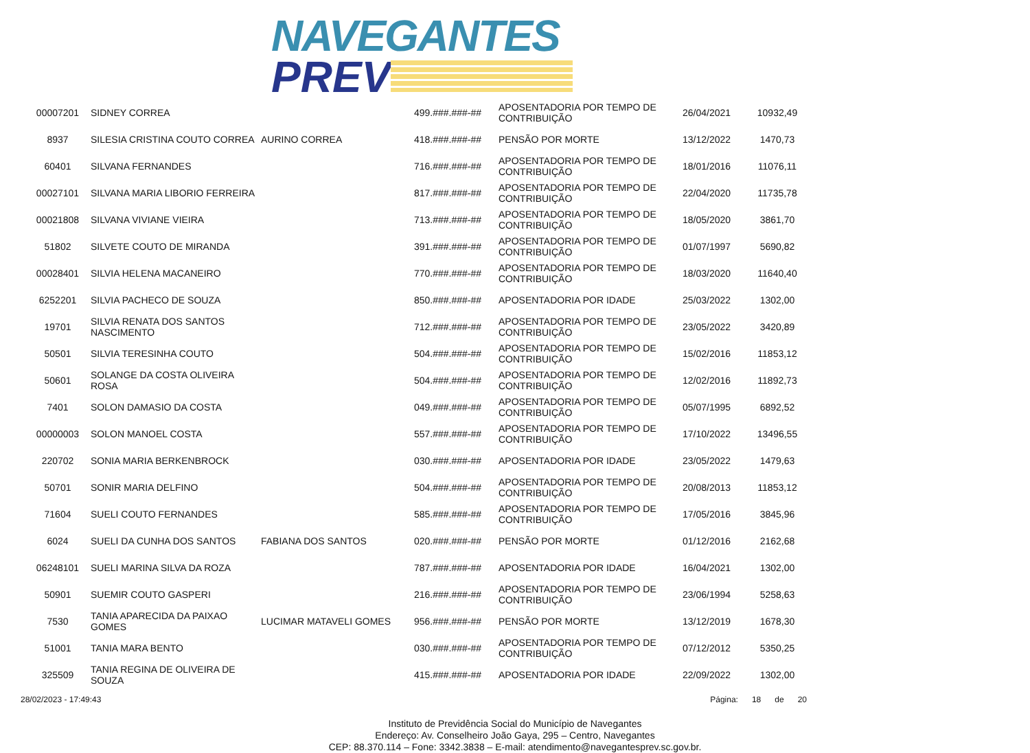NAVEGANTES
PREV
| 00007201 | SIDNEY CORREA | | 499.###.###-## | APOSENTADORIA POR TEMPO DE CONTRIBUIÇÃO | 26/04/2021 | 10932,49 |
| 8937 | SILESIA CRISTINA COUTO CORREA | AURINO CORREA | 418.###.###-## | PENSÃO POR MORTE | 13/12/2022 | 1470,73 |
| 60401 | SILVANA FERNANDES | | 716.###.###-## | APOSENTADORIA POR TEMPO DE CONTRIBUIÇÃO | 18/01/2016 | 11076,11 |
| 00027101 | SILVANA MARIA LIBORIO FERREIRA | | 817.###.###-## | APOSENTADORIA POR TEMPO DE CONTRIBUIÇÃO | 22/04/2020 | 11735,78 |
| 00021808 | SILVANA VIVIANE VIEIRA | | 713.###.###-## | APOSENTADORIA POR TEMPO DE CONTRIBUIÇÃO | 18/05/2020 | 3861,70 |
| 51802 | SILVETE COUTO DE MIRANDA | | 391.###.###-## | APOSENTADORIA POR TEMPO DE CONTRIBUIÇÃO | 01/07/1997 | 5690,82 |
| 00028401 | SILVIA HELENA MACANEIRO | | 770.###.###-## | APOSENTADORIA POR TEMPO DE CONTRIBUIÇÃO | 18/03/2020 | 11640,40 |
| 6252201 | SILVIA PACHECO DE SOUZA | | 850.###.###-## | APOSENTADORIA POR IDADE | 25/03/2022 | 1302,00 |
| 19701 | SILVIA RENATA DOS SANTOS NASCIMENTO | | 712.###.###-## | APOSENTADORIA POR TEMPO DE CONTRIBUIÇÃO | 23/05/2022 | 3420,89 |
| 50501 | SILVIA TERESINHA COUTO | | 504.###.###-## | APOSENTADORIA POR TEMPO DE CONTRIBUIÇÃO | 15/02/2016 | 11853,12 |
| 50601 | SOLANGE DA COSTA OLIVEIRA ROSA | | 504.###.###-## | APOSENTADORIA POR TEMPO DE CONTRIBUIÇÃO | 12/02/2016 | 11892,73 |
| 7401 | SOLON DAMASIO DA COSTA | | 049.###.###-## | APOSENTADORIA POR TEMPO DE CONTRIBUIÇÃO | 05/07/1995 | 6892,52 |
| 00000003 | SOLON MANOEL COSTA | | 557.###.###-## | APOSENTADORIA POR TEMPO DE CONTRIBUIÇÃO | 17/10/2022 | 13496,55 |
| 220702 | SONIA MARIA BERKENBROCK | | 030.###.###-## | APOSENTADORIA POR IDADE | 23/05/2022 | 1479,63 |
| 50701 | SONIR MARIA DELFINO | | 504.###.###-## | APOSENTADORIA POR TEMPO DE CONTRIBUIÇÃO | 20/08/2013 | 11853,12 |
| 71604 | SUELI COUTO FERNANDES | | 585.###.###-## | APOSENTADORIA POR TEMPO DE CONTRIBUIÇÃO | 17/05/2016 | 3845,96 |
| 6024 | SUELI DA CUNHA DOS SANTOS | FABIANA DOS SANTOS | 020.###.###-## | PENSÃO POR MORTE | 01/12/2016 | 2162,68 |
| 06248101 | SUELI MARINA SILVA DA ROZA | | 787.###.###-## | APOSENTADORIA POR IDADE | 16/04/2021 | 1302,00 |
| 50901 | SUEMIR COUTO GASPERI | | 216.###.###-## | APOSENTADORIA POR TEMPO DE CONTRIBUIÇÃO | 23/06/1994 | 5258,63 |
| 7530 | TANIA APARECIDA DA PAIXAO GOMES | LUCIMAR MATAVELI GOMES | 956.###.###-## | PENSÃO POR MORTE | 13/12/2019 | 1678,30 |
| 51001 | TANIA MARA BENTO | | 030.###.###-## | APOSENTADORIA POR TEMPO DE CONTRIBUIÇÃO | 07/12/2012 | 5350,25 |
| 325509 | TANIA REGINA DE OLIVEIRA DE SOUZA | | 415.###.###-## | APOSENTADORIA POR IDADE | 22/09/2022 | 1302,00 |
28/02/2023 - 17:49:43 Página: 18 de 20
Instituto de Previdência Social do Município de Navegantes
Endereço: Av. Conselheiro João Gaya, 295 – Centro, Navegantes
CEP: 88.370.114 – Fone: 3342.3838 – E-mail: atendimento@navegantesprev.sc.gov.br.